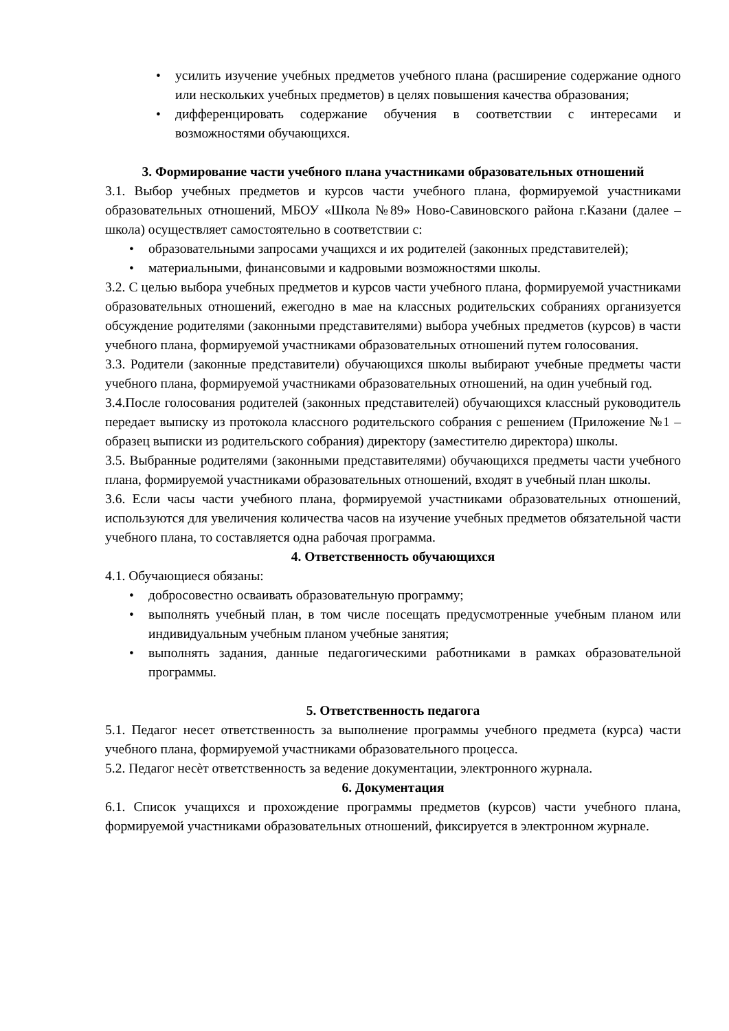усилить изучение учебных предметов учебного плана (расширение содержание одного или нескольких учебных предметов) в целях повышения качества образования;
дифференцировать содержание обучения в соответствии с интересами и возможностями обучающихся.
3. Формирование части учебного плана участниками образовательных отношений
3.1. Выбор учебных предметов и курсов части учебного плана, формируемой участниками образовательных отношений, МБОУ «Школа №89» Ново-Савиновского района г.Казани (далее – школа) осуществляет самостоятельно в соответствии с:
образовательными запросами учащихся и их родителей (законных представителей);
материальными, финансовыми и кадровыми возможностями школы.
3.2. С целью выбора учебных предметов и курсов части учебного плана, формируемой участниками образовательных отношений, ежегодно в мае на классных родительских собраниях организуется обсуждение родителями (законными представителями) выбора учебных предметов (курсов) в части учебного плана, формируемой участниками образовательных отношений путем голосования.
3.3. Родители (законные представители) обучающихся школы выбирают учебные предметы части учебного плана, формируемой участниками образовательных отношений, на один учебный год.
3.4.После голосования родителей (законных представителей) обучающихся классный руководитель передает выписку из протокола классного родительского собрания с решением (Приложение №1 – образец выписки из родительского собрания) директору (заместителю директора) школы.
3.5. Выбранные родителями (законными представителями) обучающихся предметы части учебного плана, формируемой участниками образовательных отношений, входят в учебный план школы.
3.6. Если часы части учебного плана, формируемой участниками образовательных отношений, используются для увеличения количества часов на изучение учебных предметов обязательной части учебного плана, то составляется одна рабочая программа.
4. Ответственность обучающихся
4.1. Обучающиеся обязаны:
добросовестно осваивать образовательную программу;
выполнять учебный план, в том числе посещать предусмотренные учебным планом или индивидуальным учебным планом учебные занятия;
выполнять задания, данные педагогическими работниками в рамках образовательной программы.
5. Ответственность педагога
5.1. Педагог несет ответственность за выполнение программы учебного предмета (курса) части учебного плана, формируемой участниками образовательного процесса.
5.2. Педагог несѐт ответственность за ведение документации, электронного журнала.
6. Документация
6.1. Список учащихся и прохождение программы предметов (курсов) части учебного плана, формируемой участниками образовательных отношений, фиксируется в электронном журнале.